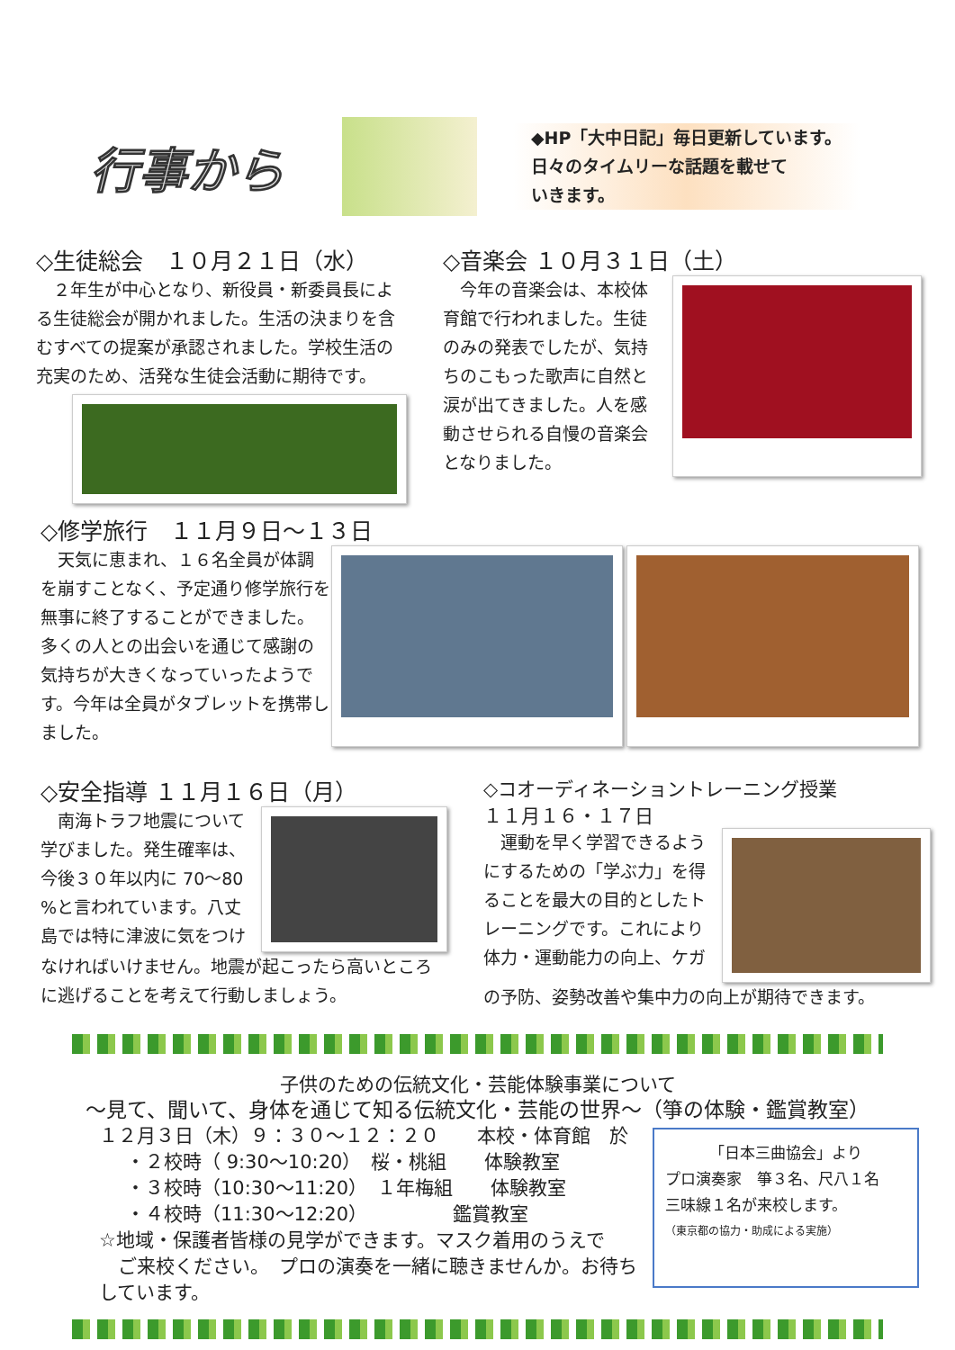行事から
◆HP「大中日記」毎日更新しています。
日々のタイムリーな話題を載せて
いきます。
◇生徒総会　１０月２１日（水）
　２年生が中心となり、新役員・新委員長による生徒総会が開かれました。生活の決まりを含むすべての提案が承認されました。学校生活の充実のため、活発な生徒会活動に期待です。
◇音楽会 １０月３１日（土）
　今年の音楽会は、本校体育館で行われました。生徒のみの発表でしたが、気持ちのこもった歌声に自然と涙が出てきました。人を感動させられる自慢の音楽会となりました。
◇修学旅行　１１月９日～１３日
　天気に恵まれ、１６名全員が体調を崩すことなく、予定通り修学旅行を無事に終了することができました。多くの人との出会いを通じて感謝の気持ちが大きくなっていったようです。今年は全員がタブレットを携帯しました。
◇安全指導 １１月１６日（月）
　南海トラフ地震について学びました。発生確率は、今後３０年以内に 70～80 %と言われています。八丈島では特に津波に気をつけ
なければいけません。地震が起こったら高いところに逃げることを考えて行動しましょう。
◇コオーディネーショントレーニング授業
１１月１６・１７日
　運動を早く学習できるようにするための「学ぶ力」を得ることを最大の目的としたトレーニングです。これにより体力・運動能力の向上、ケガ
の予防、姿勢改善や集中力の向上が期待できます。
子供のための伝統文化・芸能体験事業について
～見て、聞いて、身体を通じて知る伝統文化・芸能の世界～（箏の体験・鑑賞教室）
１２月３日（木）９：３０～１２：２０　　本校・体育館　於
・２校時（ 9:30～10:20）　桜・桃組　　体験教室
・３校時（10:30～11:20）　１年梅組　　体験教室
・４校時（11:30～12:20）　　　　　鑑賞教室
☆地域・保護者皆様の見学ができます。マスク着用のうえで
　ご来校ください。　プロの演奏を一緒に聴きませんか。お待ちしています。
「日本三曲協会」より
プロ演奏家　箏３名、尺八１名
三味線１名が来校します。
（東京都の協力・助成による実施）